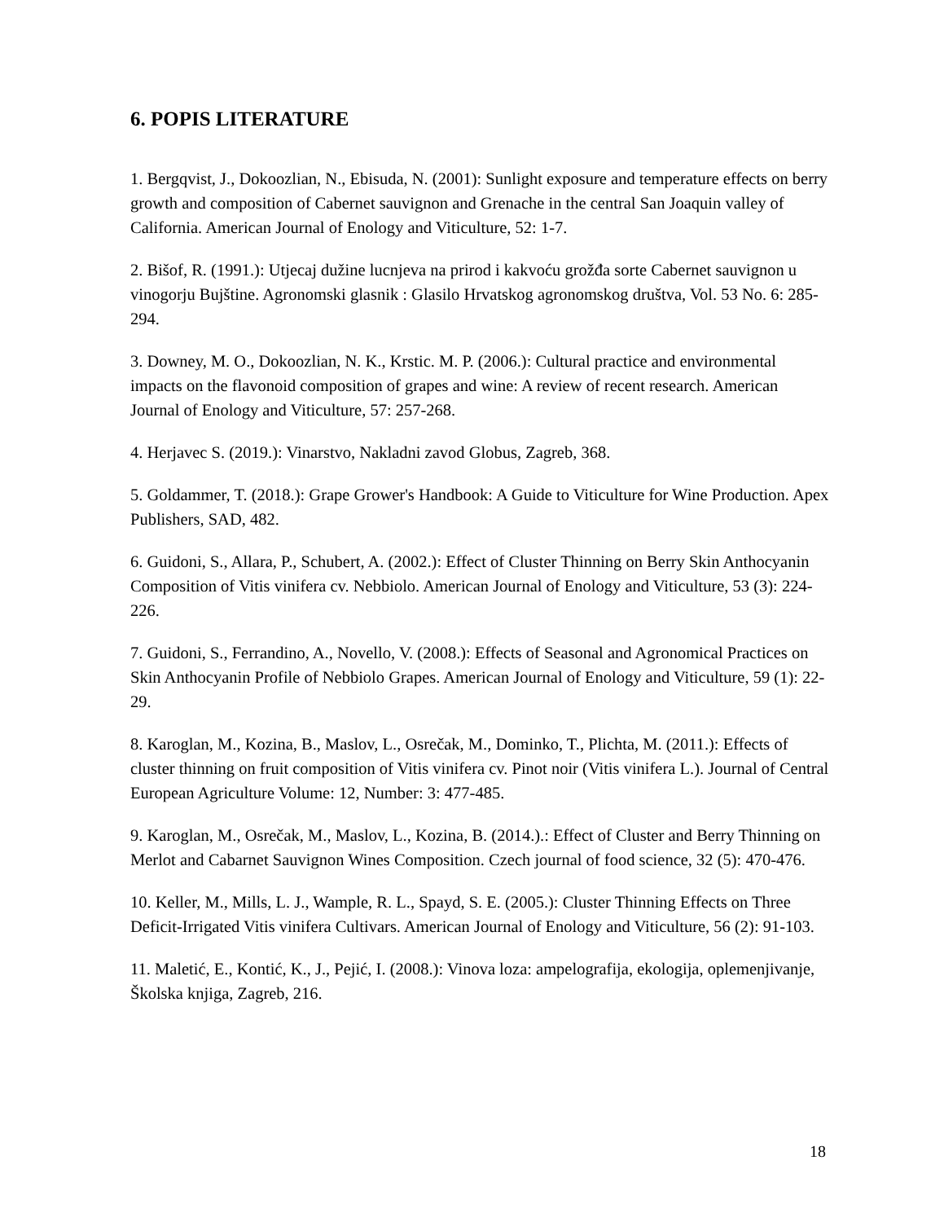6. POPIS LITERATURE
1. Bergqvist, J., Dokoozlian, N., Ebisuda, N. (2001): Sunlight exposure and temperature effects on berry growth and composition of Cabernet sauvignon and Grenache in the central San Joaquin valley of California. American Journal of Enology and Viticulture, 52: 1-7.
2. Bišof, R. (1991.): Utjecaj dužine lucnjeva na prirod i kakvoću grožđa sorte Cabernet sauvignon u vinogorju Bujštine. Agronomski glasnik : Glasilo Hrvatskog agronomskog društva, Vol. 53 No. 6: 285-294.
3. Downey, M. O., Dokoozlian, N. K., Krstic. M. P. (2006.): Cultural practice and environmental impacts on the flavonoid composition of grapes and wine: A review of recent research. American Journal of Enology and Viticulture, 57: 257-268.
4. Herjavec S. (2019.): Vinarstvo, Nakladni zavod Globus, Zagreb, 368.
5. Goldammer, T. (2018.): Grape Grower's Handbook: A Guide to Viticulture for Wine Production. Apex Publishers, SAD, 482.
6. Guidoni, S., Allara, P., Schubert, A. (2002.): Effect of Cluster Thinning on Berry Skin Anthocyanin Composition of Vitis vinifera cv. Nebbiolo. American Journal of Enology and Viticulture, 53 (3): 224-226.
7. Guidoni, S., Ferrandino, A., Novello, V. (2008.): Effects of Seasonal and Agronomical Practices on Skin Anthocyanin Profile of Nebbiolo Grapes. American Journal of Enology and Viticulture, 59 (1): 22-29.
8. Karoglan, M., Kozina, B., Maslov, L., Osrečak, M., Dominko, T., Plichta, M. (2011.): Effects of cluster thinning on fruit composition of Vitis vinifera cv. Pinot noir (Vitis vinifera L.). Journal of Central European Agriculture Volume: 12, Number: 3: 477-485.
9. Karoglan, M., Osrečak, M., Maslov, L., Kozina, B. (2014.).: Effect of Cluster and Berry Thinning on Merlot and Cabarnet Sauvignon Wines Composition. Czech journal of food science, 32 (5): 470-476.
10. Keller, M., Mills, L. J., Wample, R. L., Spayd, S. E. (2005.): Cluster Thinning Effects on Three Deficit-Irrigated Vitis vinifera Cultivars. American Journal of Enology and Viticulture, 56 (2): 91-103.
11. Maletić, E., Kontić, K., J., Pejić, I. (2008.): Vinova loza: ampelografija, ekologija, oplemenjivanje, Školska knjiga, Zagreb, 216.
18